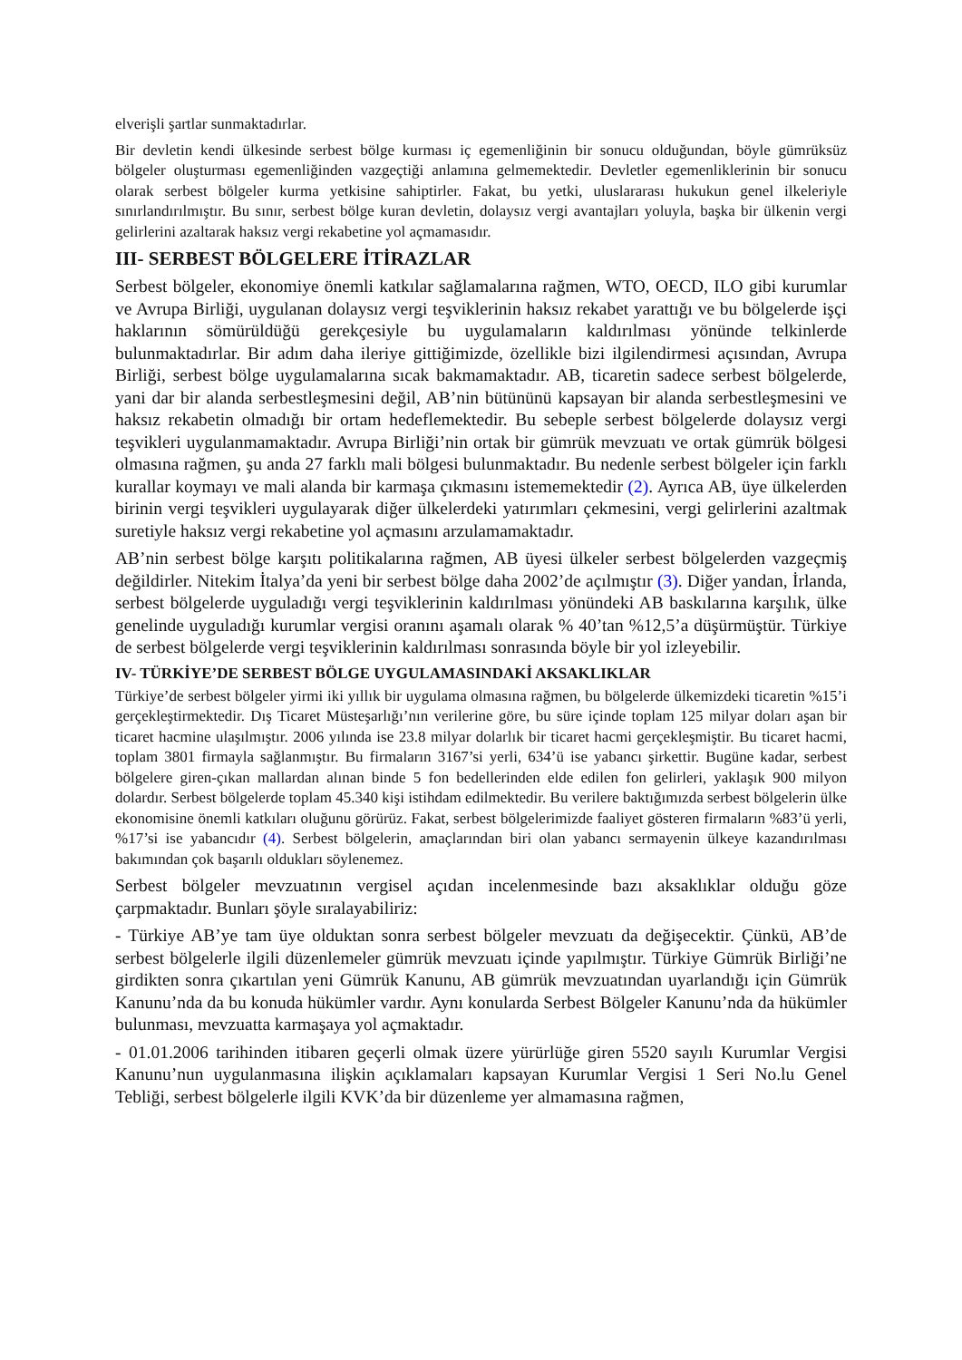elverişli şartlar sunmaktadırlar.
Bir devletin kendi ülkesinde serbest bölge kurması iç egemenliğinin bir sonucu olduğundan, böyle gümrüksüz bölgeler oluşturması egemenliğinden vazgeçtiği anlamına gelmemektedir. Devletler egemenliklerinin bir sonucu olarak serbest bölgeler kurma yetkisine sahiptirler. Fakat, bu yetki, uluslararası hukukun genel ilkeleriyle sınırlandırılmıştır. Bu sınır, serbest bölge kuran devletin, dolaysız vergi avantajları yoluyla, başka bir ülkenin vergi gelirlerini azaltarak haksız vergi rekabetine yol açmamasıdır.
III- SERBEST BÖLGELERE İTİRAZLAR
Serbest bölgeler, ekonomiye önemli katkılar sağlamalarına rağmen, WTO, OECD, ILO gibi kurumlar ve Avrupa Birliği, uygulanan dolaysız vergi teşviklerinin haksız rekabet yarattığı ve bu bölgelerde işçi haklarının sömürüldüğü gerekçesiyle bu uygulamaların kaldırılması yönünde telkinlerde bulunmaktadırlar. Bir adım daha ileriye gittiğimizde, özellikle bizi ilgilendirmesi açısından, Avrupa Birliği, serbest bölge uygulamalarına sıcak bakmamaktadır. AB, ticaretin sadece serbest bölgelerde, yani dar bir alanda serbestleşmesini değil, AB’nin bütününü kapsayan bir alanda serbestleşmesini ve haksız rekabetin olmadığı bir ortam hedeflemektedir. Bu sebeple serbest bölgelerde dolaysız vergi teşvikleri uygulanmamaktadır. Avrupa Birliği’nin ortak bir gümrük mevzuatı ve ortak gümrük bölgesi olmasına rağmen, şu anda 27 farklı mali bölgesi bulunmaktadır. Bu nedenle serbest bölgeler için farklı kurallar koymayı ve mali alanda bir karmaşa çıkmasını istememektedir (2). Ayrıca AB, üye ülkelerden birinin vergi teşvikleri uygulayarak diğer ülkelerdeki yatırımları çekmesini, vergi gelirlerini azaltmak suretiyle haksız vergi rekabetine yol açmasını arzulamamaktadır.
AB’nin serbest bölge karşıtı politikalarına rağmen, AB üyesi ülkeler serbest bölgelerden vazgeçmiş değildirler. Nitekim İtalya’da yeni bir serbest bölge daha 2002’de açılmıştır (3). Diğer yandan, İrlanda, serbest bölgelerde uyguladığı vergi teşviklerinin kaldırılması yönündeki AB baskılarına karşılık, ülke genelinde uyguladığı kurumlar vergisi oranını aşamalı olarak % 40’tan %12,5’a düşürmüştür. Türkiye de serbest bölgelerde vergi teşviklerinin kaldırılması sonrasında böyle bir yol izleyebilir.
IV- TÜRKİYE’DE SERBEST BÖLGE UYGULAMASINDAKİ AKSAKLIKLAR
Türkiye’de serbest bölgeler yirmi iki yıllık bir uygulama olmasına rağmen, bu bölgelerde ülkemizdeki ticaretin %15’i gerçekleştirmektedir. Dış Ticaret Müsteşarlığı’nın verilerine göre, bu süre içinde toplam 125 milyar doları aşan bir ticaret hacmine ulaşılmıştır. 2006 yılında ise 23.8 milyar dolarlık bir ticaret hacmi gerçekleşmiştir. Bu ticaret hacmi, toplam 3801 firmayla sağlanmıştır. Bu firmaların 3167’si yerli, 634’ü ise yabancı şirkettir. Bugüne kadar, serbest bölgelere giren-çıkan mallardan alınan binde 5 fon bedellerinden elde edilen fon gelirleri, yaklaşık 900 milyon dolardır. Serbest bölgelerde toplam 45.340 kişi istihdam edilmektedir. Bu verilere baktığımızda serbest bölgelerin ülke ekonomisine önemli katkıları oluğunu görürüz. Fakat, serbest bölgelerimizde faaliyet gösteren firmaların %83’ü yerli, %17’si ise yabancıdır (4). Serbest bölgelerin, amaçlarından biri olan yabancı sermayenin ülkeye kazandırılması bakımından çok başarılı oldukları söylenemez.
Serbest bölgeler mevzuatının vergisel açıdan incelenmesinde bazı aksaklıklar olduğu göze çarpmaktadır. Bunları şöyle sıralayabiliriz:
- Türkiye AB’ye tam üye olduktan sonra serbest bölgeler mevzuatı da değişecektir. Çünkü, AB’de serbest bölgelerle ilgili düzenlemeler gümrük mevzuatı içinde yapılmıştır. Türkiye Gümrük Birliği’ne girdikten sonra çıkartılan yeni Gümrük Kanunu, AB gümrük mevzuatından uyarlandığı için Gümrük Kanunu’nda da bu konuda hükümler vardır. Aynı konularda Serbest Bölgeler Kanunu’nda da hükümler bulunması, mevzuatta karmaşaya yol açmaktadır.
- 01.01.2006 tarihinden itibaren geçerli olmak üzere yürürlüğe giren 5520 sayılı Kurumlar Vergisi Kanunu’nun uygulanmasına ilişkin açıklamaları kapsayan Kurumlar Vergisi 1 Seri No.lu Genel Tebliği, serbest bölgelerle ilgili KVK’da bir düzenleme yer almamasına rağmen,